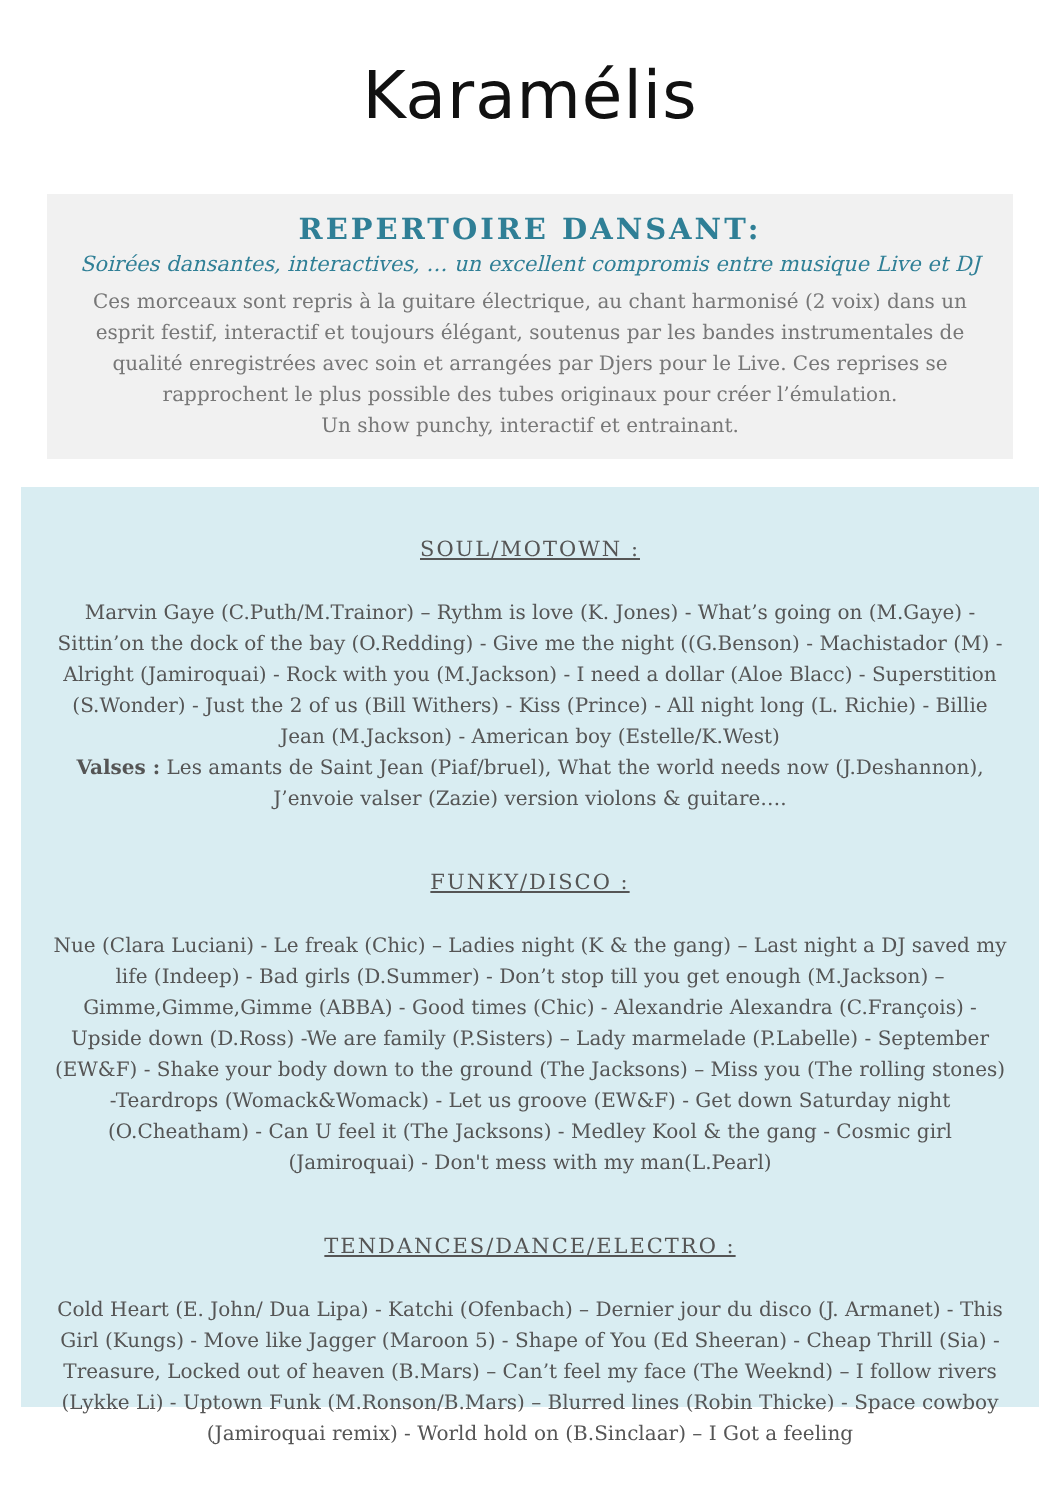Karamélis
REPERTOIRE DANSANT:
Soirées dansantes, interactives, … un excellent compromis entre musique Live et DJ
Ces morceaux sont repris à la guitare électrique, au chant harmonisé (2 voix) dans un esprit festif, interactif et toujours élégant, soutenus par les bandes instrumentales de qualité enregistrées avec soin et arrangées par Djers pour le Live. Ces reprises se rapprochent le plus possible des tubes originaux pour créer l’émulation.
Un show punchy, interactif et entrainant.
SOUL/MOTOWN :
Marvin Gaye (C.Puth/M.Trainor) – Rythm is love (K. Jones) - What’s going on (M.Gaye) - Sittin’on the dock of the bay (O.Redding) - Give me the night ((G.Benson) - Machistador (M) - Alright (Jamiroquai) - Rock with you (M.Jackson) - I need a dollar (Aloe Blacc) - Superstition (S.Wonder) - Just the 2 of us (Bill Withers) - Kiss (Prince) - All night long (L. Richie) - Billie Jean (M.Jackson) - American boy (Estelle/K.West)
Valses : Les amants de Saint Jean (Piaf/bruel), What the world needs now (J.Deshannon), J’envoie valser (Zazie) version violons & guitare….
FUNKY/DISCO :
Nue (Clara Luciani) - Le freak (Chic) – Ladies night (K & the gang) – Last night a DJ saved my life (Indeep) - Bad girls (D.Summer) - Don’t stop till you get enough (M.Jackson) – Gimme,Gimme,Gimme (ABBA) - Good times (Chic) - Alexandrie Alexandra (C.François) - Upside down (D.Ross) -We are family (P.Sisters) – Lady marmelade (P.Labelle) - September (EW&F) - Shake your body down to the ground (The Jacksons) – Miss you (The rolling stones) -Teardrops (Womack&Womack) - Let us groove (EW&F) - Get down Saturday night (O.Cheatham) - Can U feel it (The Jacksons) - Medley Kool & the gang - Cosmic girl (Jamiroquai) - Don't mess with my man(L.Pearl)
TENDANCES/DANCE/ELECTRO :
Cold Heart (E. John/ Dua Lipa) - Katchi (Ofenbach) – Dernier jour du disco (J. Armanet) - This Girl (Kungs) - Move like Jagger (Maroon 5) - Shape of You (Ed Sheeran) - Cheap Thrill (Sia) - Treasure, Locked out of heaven (B.Mars) – Can’t feel my face (The Weeknd) – I follow rivers (Lykke Li) - Uptown Funk (M.Ronson/B.Mars) – Blurred lines (Robin Thicke) - Space cowboy (Jamiroquai remix) - World hold on (B.Sinclaar) – I Got a feeling